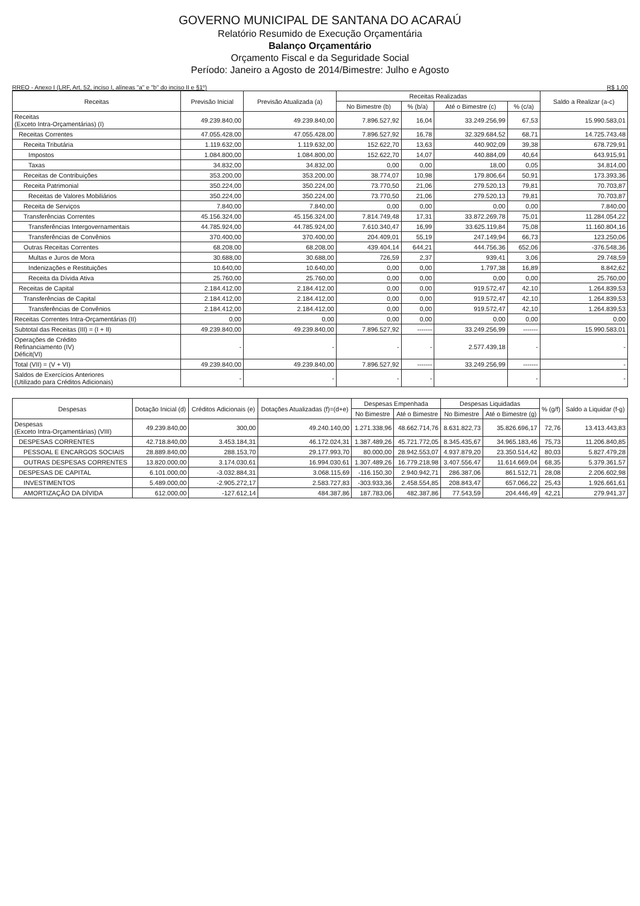GOVERNO MUNICIPAL DE SANTANA DO ACARAÚ
Relatório Resumido de Execução Orçamentária
Balanço Orçamentário
Orçamento Fiscal e da Seguridade Social
Período: Janeiro a Agosto de 2014/Bimestre: Julho e Agosto
RREO - Anexo I (LRF, Art. 52, inciso I, alíneas "a" e "b" do inciso II e §1º) R$ 1,00
| Receitas | Previsão Inicial | Previsão Atualizada (a) | Receitas Realizadas | | | | Saldo a Realizar (a-c) |
| --- | --- | --- | --- | --- | --- | --- | --- |
| | | | No Bimestre (b) | % (b/a) | Até o Bimestre (c) | % (c/a) | |
| Receitas (Exceto Intra-Orçamentárias) (I) | 49.239.840,00 | 49.239.840,00 | 7.896.527,92 | 16,04 | 33.249.256,99 | 67,53 | 15.990.583,01 |
| Receitas Correntes | 47.055.428,00 | 47.055.428,00 | 7.896.527,92 | 16,78 | 32.329.684,52 | 68,71 | 14.725.743,48 |
| Receita Tributária | 1.119.632,00 | 1.119.632,00 | 152.622,70 | 13,63 | 440.902,09 | 39,38 | 678.729,91 |
| Impostos | 1.084.800,00 | 1.084.800,00 | 152.622,70 | 14,07 | 440.884,09 | 40,64 | 643.915,91 |
| Taxas | 34.832,00 | 34.832,00 | 0,00 | 0,00 | 18,00 | 0,05 | 34.814,00 |
| Receitas de Contribuições | 353.200,00 | 353.200,00 | 38.774,07 | 10,98 | 179.806,64 | 50,91 | 173.393,36 |
| Receita Patrimonial | 350.224,00 | 350.224,00 | 73.770,50 | 21,06 | 279.520,13 | 79,81 | 70.703,87 |
| Receitas de Valores Mobiliários | 350.224,00 | 350.224,00 | 73.770,50 | 21,06 | 279.520,13 | 79,81 | 70.703,87 |
| Receita de Serviços | 7.840,00 | 7.840,00 | 0,00 | 0,00 | 0,00 | 0,00 | 7.840,00 |
| Transferências Correntes | 45.156.324,00 | 45.156.324,00 | 7.814.749,48 | 17,31 | 33.872.269,78 | 75,01 | 11.284.054,22 |
| Transferências Intergovernamentais | 44.785.924,00 | 44.785.924,00 | 7.610.340,47 | 16,99 | 33.625.119,84 | 75,08 | 11.160.804,16 |
| Transferências de Convênios | 370.400,00 | 370.400,00 | 204.409,01 | 55,19 | 247.149,94 | 66,73 | 123.250,06 |
| Outras Receitas Correntes | 68.208,00 | 68.208,00 | 439.404,14 | 644,21 | 444.756,36 | 652,06 | -376.548,36 |
| Multas e Juros de Mora | 30.688,00 | 30.688,00 | 726,59 | 2,37 | 939,41 | 3,06 | 29.748,59 |
| Indenizações e Restituições | 10.640,00 | 10.640,00 | 0,00 | 0,00 | 1.797,38 | 16,89 | 8.842,62 |
| Receita da Dívida Ativa | 25.760,00 | 25.760,00 | 0,00 | 0,00 | 0,00 | 0,00 | 25.760,00 |
| Receitas de Capital | 2.184.412,00 | 2.184.412,00 | 0,00 | 0,00 | 919.572,47 | 42,10 | 1.264.839,53 |
| Transferências de Capital | 2.184.412,00 | 2.184.412,00 | 0,00 | 0,00 | 919.572,47 | 42,10 | 1.264.839,53 |
| Transferências de Convênios | 2.184.412,00 | 2.184.412,00 | 0,00 | 0,00 | 919.572,47 | 42,10 | 1.264.839,53 |
| Receitas Correntes Intra-Orçamentárias (II) | 0,00 | 0,00 | 0,00 | 0,00 | 0,00 | 0,00 | 0,00 |
| Subtotal das Receitas (III) = (I + II) | 49.239.840,00 | 49.239.840,00 | 7.896.527,92 | ------- | 33.249.256,99 | ------- | 15.990.583,01 |
| Operações de Crédito Refinanciamento (IV) Déficit(VI) | - | - | - | - | 2.577.439,18 | - | - |
| Total (VII) = (V + VI) | 49.239.840,00 | 49.239.840,00 | 7.896.527,92 | ------- | 33.249.256,99 | ------- | - |
| Saldos de Exercícios Anteriores (Utilizado para Créditos Adicionais) | - | - | - | - | | - | - |
| Despesas | Dotação Inicial (d) | Créditos Adicionais (e) | Dotações Atualizadas (f)=(d+e) | Despesas Empenhada | | Despesas Liquidadas | | % (g/f) | Saldo a Liquidar (f-g) |
| --- | --- | --- | --- | --- | --- | --- | --- | --- | --- |
| | | | | No Bimestre | Até o Bimestre | No Bimestre | Até o Bimestre (g) | | |
| Despesas (Exceto Intra-Orçamentárias) (VIII) | 49.239.840,00 | 300,00 | 49.240.140,00 | 1.271.338,96 | 48.662.714,76 | 8.631.822,73 | 35.826.696,17 | 72,76 | 13.413.443,83 |
| DESPESAS CORRENTES | 42.718.840,00 | 3.453.184,31 | 46.172.024,31 | 1.387.489,26 | 45.721.772,05 | 8.345.435,67 | 34.965.183,46 | 75,73 | 11.206.840,85 |
| PESSOAL E ENCARGOS SOCIAIS | 28.889.840,00 | 288.153,70 | 29.177.993,70 | 80.000,00 | 28.942.553,07 | 4.937.879,20 | 23.350.514,42 | 80,03 | 5.827.479,28 |
| OUTRAS DESPESAS CORRENTES | 13.820.000,00 | 3.174.030,61 | 16.994.030,61 | 1.307.489,26 | 16.779.218,98 | 3.407.556,47 | 11.614.669,04 | 68,35 | 5.379.361,57 |
| DESPESAS DE CAPITAL | 6.101.000,00 | -3.032.884,31 | 3.068.115,69 | -116.150,30 | 2.940.942,71 | 286.387,06 | 861.512,71 | 28,08 | 2.206.602,98 |
| INVESTIMENTOS | 5.489.000,00 | -2.905.272,17 | 2.583.727,83 | -303.933,36 | 2.458.554,85 | 208.843,47 | 657.066,22 | 25,43 | 1.926.661,61 |
| AMORTIZAÇÃO DA DÍVIDA | 612.000,00 | -127.612,14 | 484.387,86 | 187.783,06 | 482.387,86 | 77.543,59 | 204.446,49 | 42,21 | 279.941,37 |